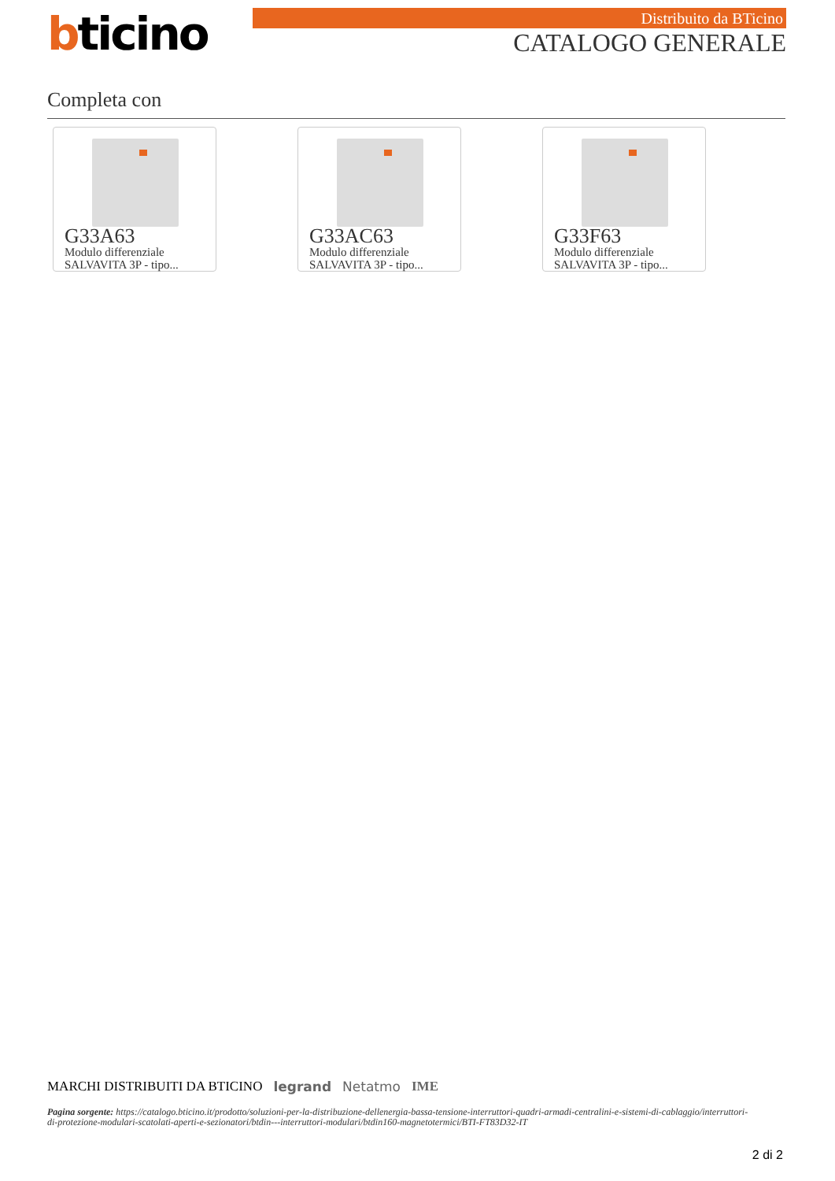bticino Distribuito da BTicino
CATALOGO GENERALE
Completa con
G33A63
Modulo differenziale SALVAVITA 3P - tipo...
G33AC63
Modulo differenziale SALVAVITA 3P - tipo...
G33F63
Modulo differenziale SALVAVITA 3P - tipo...
MARCHI DISTRIBUITI DA BTICINO legrand Netatmo IME
Pagina sorgente: https://catalogo.bticino.it/prodotto/soluzioni-per-la-distribuzione-dellenergia-bassa-tensione-interruttori-quadri-armadi-centralini-e-sistemi-di-cablaggio/interruttori-di-protezione-modulari-scatolati-aperti-e-sezionatori/btdin---interruttori-modulari/btdin160-magnetotermici/BTI-FT83D32-IT
2 di 2